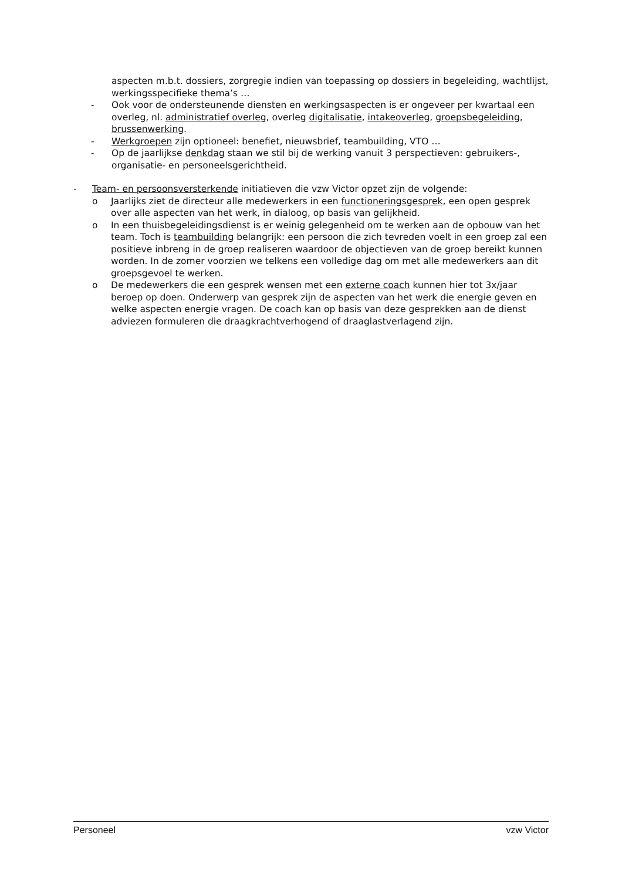aspecten m.b.t. dossiers, zorgregie indien van toepassing op dossiers in begeleiding, wachtlijst, werkingsspecifieke thema’s …
- Ook voor de ondersteunende diensten en werkingsaspecten is er ongeveer per kwartaal een overleg, nl. administratief overleg, overleg digitalisatie, intakeoverleg, groepsbegeleiding, brussenwerking.
- Werkgroepen zijn optioneel: benefiet, nieuwsbrief, teambuilding, VTO …
- Op de jaarlijkse denkdag staan we stil bij de werking vanuit 3 perspectieven: gebruikers-, organisatie- en personeelsgerichtheid.
- Team- en persoonsversterkende initiatieven die vzw Victor opzet zijn de volgende:
o Jaarlijks ziet de directeur alle medewerkers in een functioneringsgesprek, een open gesprek over alle aspecten van het werk, in dialoog, op basis van gelijkheid.
o In een thuisbegeleidingsdienst is er weinig gelegenheid om te werken aan de opbouw van het team. Toch is teambuilding belangrijk: een persoon die zich tevreden voelt in een groep zal een positieve inbreng in de groep realiseren waardoor de objectieven van de groep bereikt kunnen worden. In de zomer voorzien we telkens een volledige dag om met alle medewerkers aan dit groepsgevoel te werken.
o De medewerkers die een gesprek wensen met een externe coach kunnen hier tot 3x/jaar beroep op doen. Onderwerp van gesprek zijn de aspecten van het werk die energie geven en welke aspecten energie vragen. De coach kan op basis van deze gesprekken aan de dienst adviezen formuleren die draagkrachtverhogend of draaglastverlagend zijn.
Personeel vzw Victor